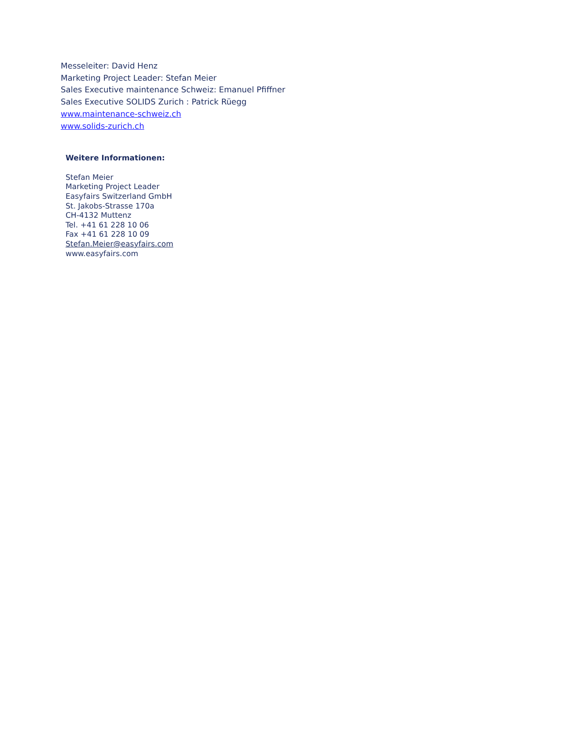Messeleiter: David Henz
Marketing Project Leader: Stefan Meier
Sales Executive maintenance Schweiz: Emanuel Pfiffner
Sales Executive SOLIDS Zurich : Patrick Rüegg
www.maintenance-schweiz.ch
www.solids-zurich.ch
Weitere Informationen:
Stefan Meier
Marketing Project Leader
Easyfairs Switzerland GmbH
St. Jakobs-Strasse 170a
CH-4132 Muttenz
Tel. +41 61 228 10 06
Fax +41 61 228 10 09
Stefan.Meier@easyfairs.com
www.easyfairs.com